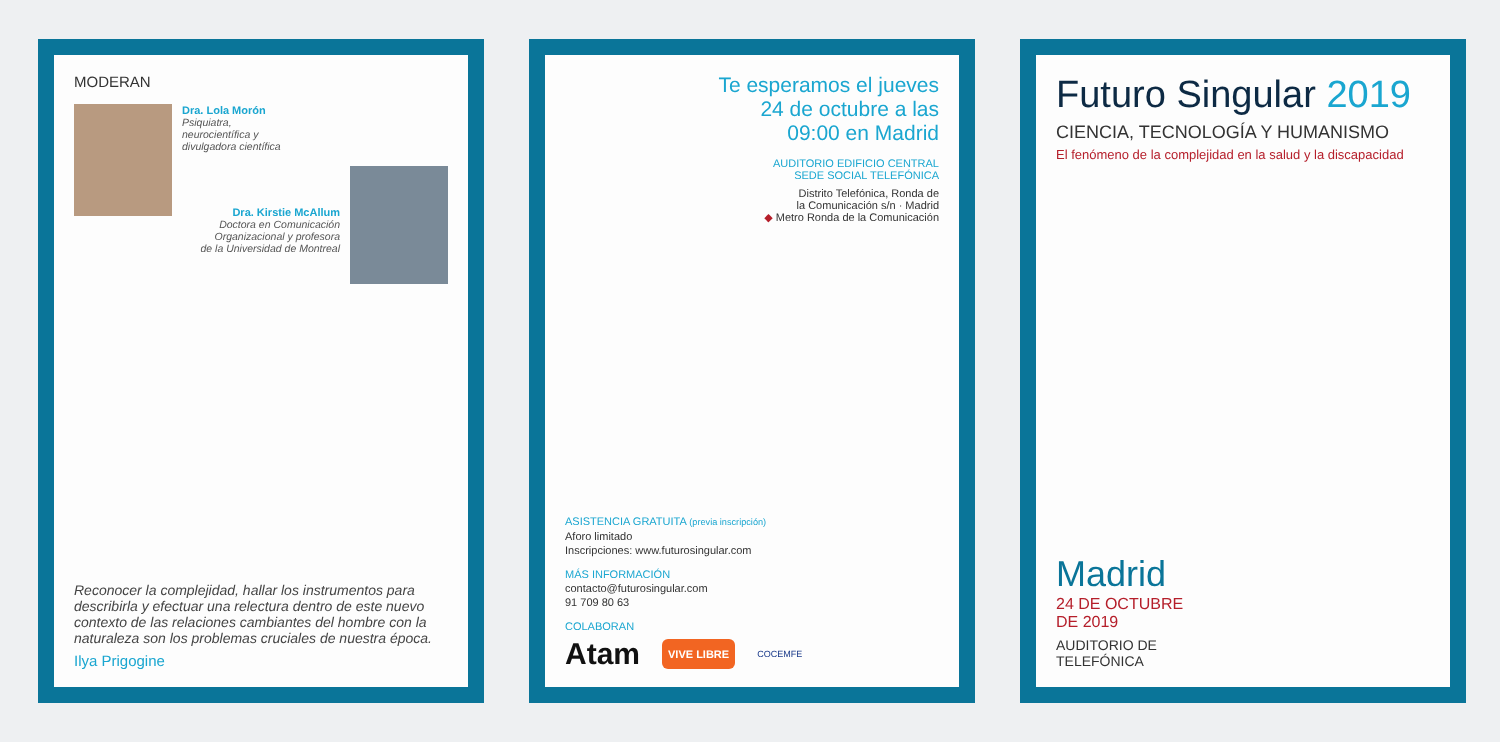MODERAN
Dra. Lola Morón
Psiquiatra,
neurocientífica y
divulgadora científica
Dra. Kirstie McAllum
Doctora en Comunicación
Organizacional y profesora
de la Universidad de Montreal
Reconocer la complejidad, hallar los instrumentos para describirla y efectuar una relectura dentro de este nuevo contexto de las relaciones cambiantes del hombre con la naturaleza son los problemas cruciales de nuestra época.
Ilya Prigogine
Te esperamos el jueves
24 de octubre a las
09:00 en Madrid
AUDITORIO EDIFICIO CENTRAL
SEDE SOCIAL TELEFÓNICA
Distrito Telefónica, Ronda de
la Comunicación s/n · Madrid
◆ Metro Ronda de la Comunicación
ASISTENCIA GRATUITA (previa inscripción)
Aforo limitado
Inscripciones: www.futurosingular.com
MÁS INFORMACIÓN
contacto@futurosingular.com
91 709 80 63
COLABORAN
Atam VIVE LIBRE COCEMFE
Futuro Singular 2019
CIENCIA, TECNOLOGÍA Y HUMANISMO
El fenómeno de la complejidad en la salud y la discapacidad
Madrid
24 DE OCTUBRE
DE 2019
AUDITORIO DE
TELEFÓNICA